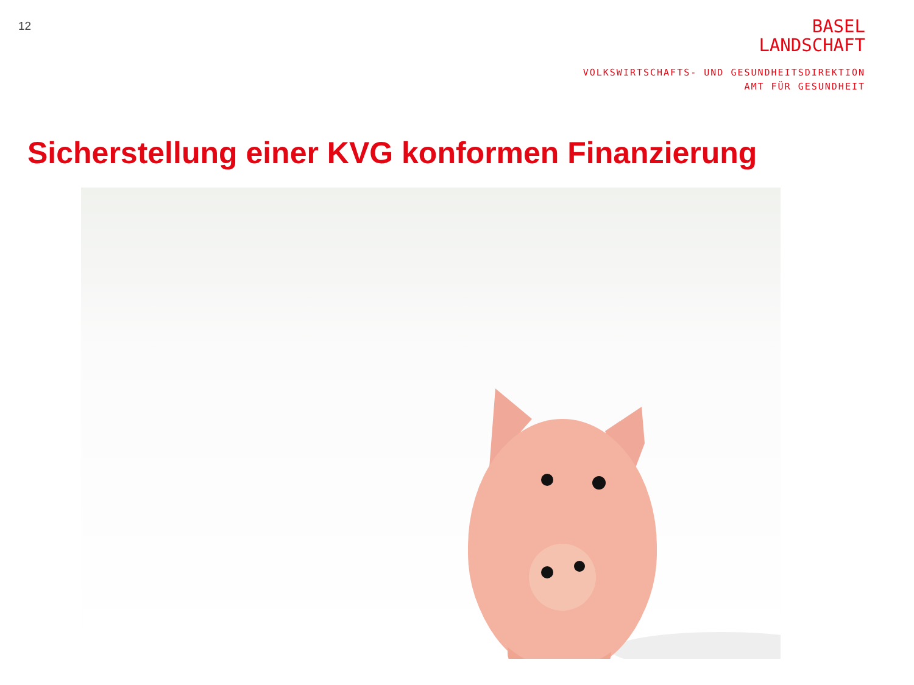12
BASEL
LANDSCHAFT
VOLKSWIRTSCHAFTS- UND GESUNDHEITSDIREKTION
AMT FÜR GESUNDHEIT
Sicherstellung einer KVG konformen Finanzierung